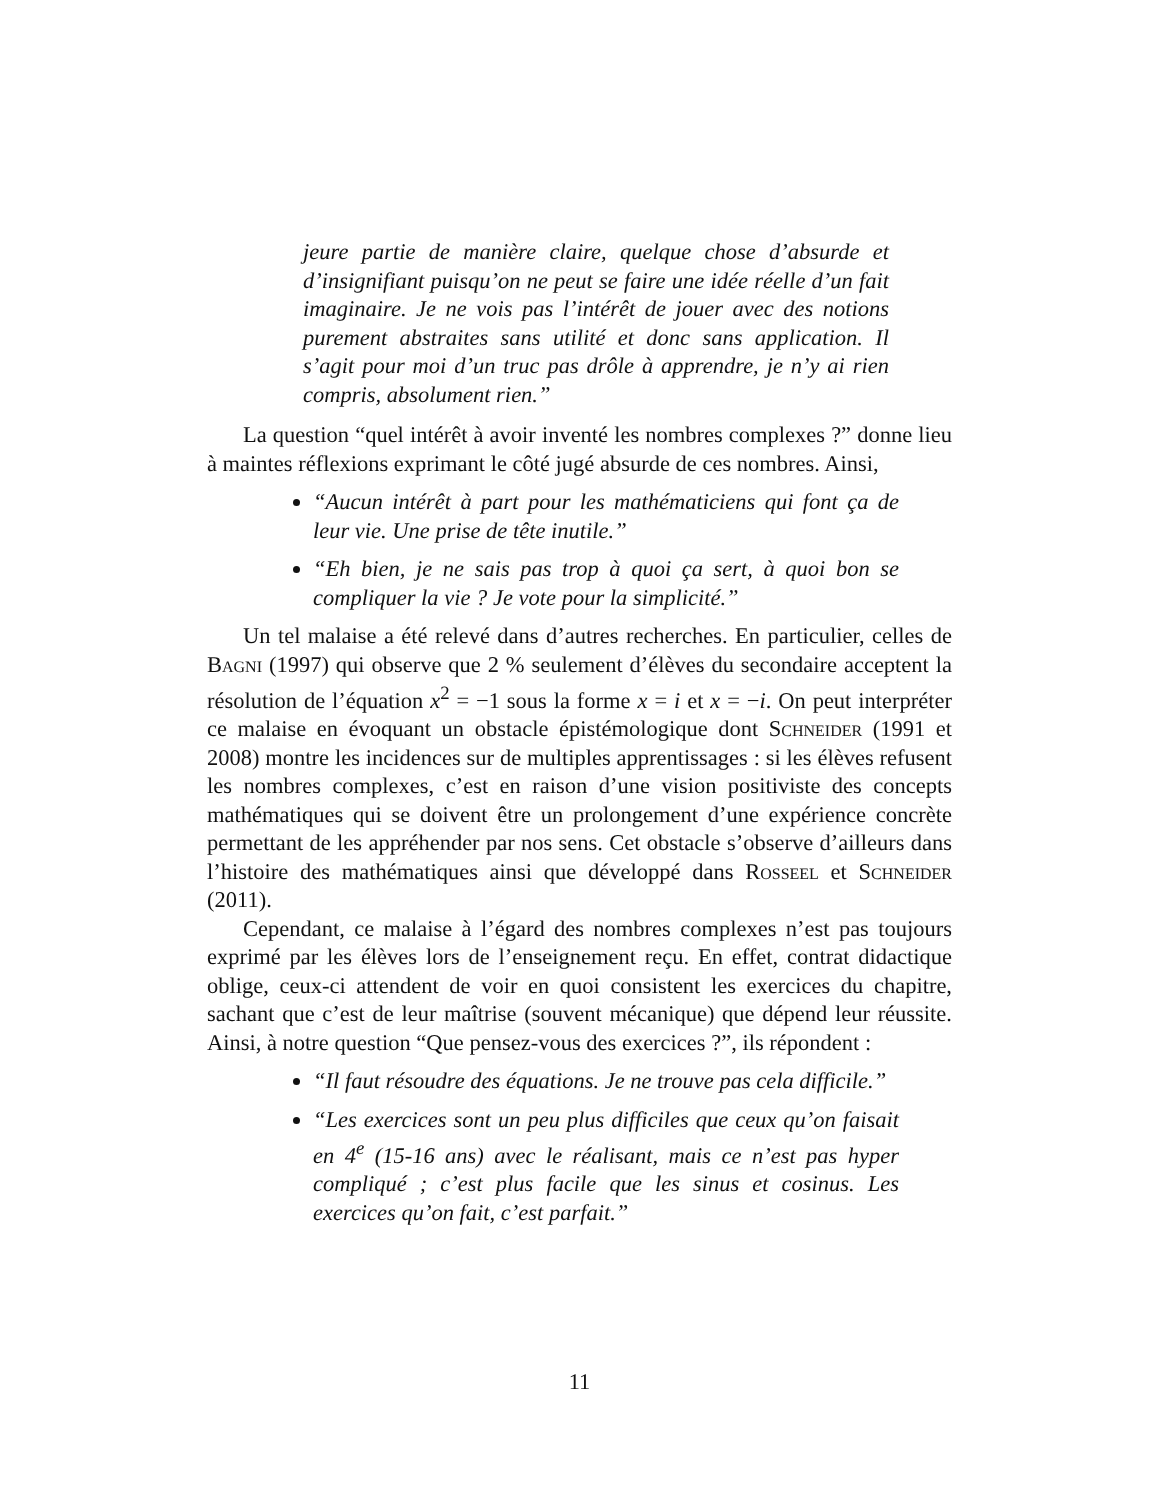jeure partie de manière claire, quelque chose d’absurde et d’insignifiant puisqu’on ne peut se faire une idée réelle d’un fait imaginaire. Je ne vois pas l’intérêt de jouer avec des notions purement abstraites sans utilité et donc sans application. Il s’agit pour moi d’un truc pas drôle à apprendre, je n’y ai rien compris, absolument rien.”
La question “quel intérêt à avoir inventé les nombres complexes ?” donne lieu à maintes réflexions exprimant le côté jugé absurde de ces nombres. Ainsi,
“Aucun intérêt à part pour les mathématiciens qui font ça de leur vie. Une prise de tête inutile.”
“Eh bien, je ne sais pas trop à quoi ça sert, à quoi bon se compliquer la vie ? Je vote pour la simplicité.”
Un tel malaise a été relevé dans d’autres recherches. En particulier, celles de Bagni (1997) qui observe que 2 % seulement d’élèves du secondaire acceptent la résolution de l’équation x<sup>2</sup> = −1 sous la forme x = i et x = −i. On peut interpréter ce malaise en évoquant un obstacle épistémologique dont Schneider (1991 et 2008) montre les incidences sur de multiples apprentissages : si les élèves refusent les nombres complexes, c’est en raison d’une vision positiviste des concepts mathématiques qui se doivent être un prolongement d’une expérience concrète permettant de les appréhender par nos sens. Cet obstacle s’observe d’ailleurs dans l’histoire des mathématiques ainsi que développé dans Rosseel et Schneider (2011).
Cependant, ce malaise à l’égard des nombres complexes n’est pas toujours exprimé par les élèves lors de l’enseignement reçu. En effet, contrat didactique oblige, ceux-ci attendent de voir en quoi consistent les exercices du chapitre, sachant que c’est de leur maîtrise (souvent mécanique) que dépend leur réussite. Ainsi, à notre question “Que pensez-vous des exercices ?”, ils répondent :
“Il faut résoudre des équations. Je ne trouve pas cela difficile.”
“Les exercices sont un peu plus difficiles que ceux qu’on faisait en 4<sup>e</sup> (15-16 ans) avec le réalisant, mais ce n’est pas hyper compliqué ; c’est plus facile que les sinus et cosinus. Les exercices qu’on fait, c’est parfait.”
11